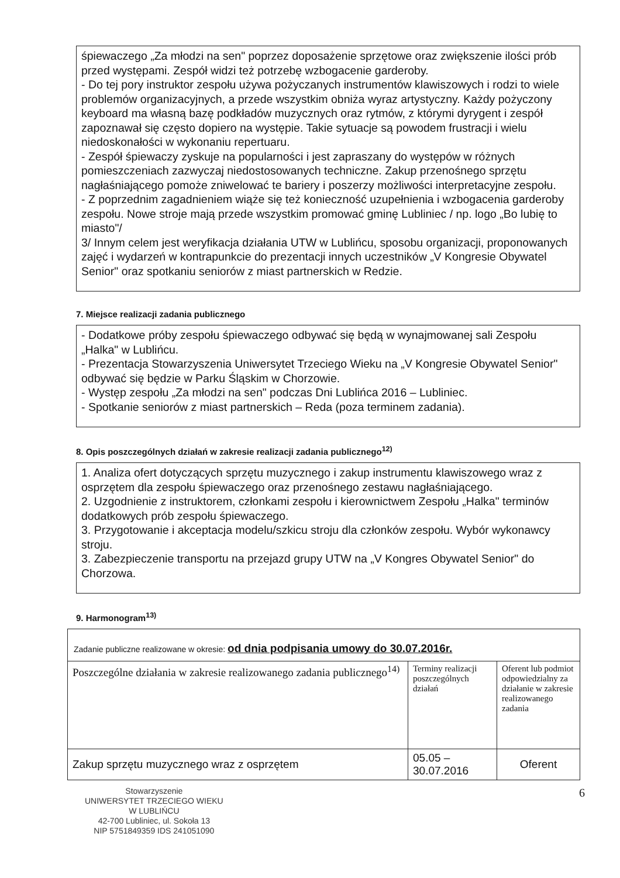śpiewaczego „Za młodzi na sen" poprzez doposażenie sprzętowe oraz zwiększenie ilości prób przed występami. Zespół widzi też potrzebę wzbogacenie garderoby.
- Do tej pory instruktor zespołu używa pożyczanych instrumentów klawiszowych i rodzi to wiele problemów organizacyjnych, a przede wszystkim obniża wyraz artystyczny. Każdy pożyczony keyboard ma własną bazę podkładów muzycznych oraz rytmów, z którymi dyrygent i zespół zapoznawał się często dopiero na występie. Takie sytuacje są powodem frustracji i wielu niedoskonałości w wykonaniu repertuaru.
- Zespół śpiewaczy zyskuje na popularności i jest zapraszany do występów w różnych pomieszczeniach zazwyczaj niedostosowanych techniczne. Zakup przenośnego sprzętu nagłaśniającego pomoże zniwelować te bariery i poszerzy możliwości interpretacyjne zespołu.
- Z poprzednim zagadnieniem wiąże się też konieczność uzupełnienia i wzbogacenia garderoby zespołu. Nowe stroje mają przede wszystkim promować gminę Lubliniec / np. logo „Bo lubię to miasto"/
3/ Innym celem jest weryfikacja działania UTW w Lublińcu, sposobu organizacji, proponowanych zajęć i wydarzeń w kontrapunkcie do prezentacji innych uczestników „V Kongresie Obywatel Senior" oraz spotkaniu seniorów z miast partnerskich w Redzie.
7. Miejsce realizacji zadania publicznego
- Dodatkowe próby zespołu śpiewaczego odbywać się będą w wynajmowanej sali Zespołu „Halka" w Lublińcu.
- Prezentacja Stowarzyszenia Uniwersytet Trzeciego Wieku na „V Kongresie Obywatel Senior" odbywać się będzie w Parku Śląskim w Chorzowie.
- Występ zespołu „Za młodzi na sen" podczas Dni Lublińca 2016 – Lubliniec.
- Spotkanie seniorów z miast partnerskich – Reda (poza terminem zadania).
8. Opis poszczególnych działań w zakresie realizacji zadania publicznego<sup>12)</sup>
1. Analiza ofert dotyczących sprzętu muzycznego i zakup instrumentu klawiszowego wraz z osprzętem dla zespołu śpiewaczego oraz przenośnego zestawu nagłaśniającego.
2. Uzgodnienie z instruktorem, członkami zespołu i kierownictwem Zespołu „Halka" terminów dodatkowych prób zespołu śpiewaczego.
3. Przygotowanie i akceptacja modelu/szkicu stroju dla członków zespołu. Wybór wykonawcy stroju.
3. Zabezpieczenie transportu na przejazd grupy UTW na „V Kongres Obywatel Senior" do Chorzowa.
9. Harmonogram<sup>13)</sup>
| Zadanie publiczne realizowane w okresie: od dnia podpisania umowy do 30.07.2016r. | | |
| Poszczególne działania w zakresie realizowanego zadania publicznego<sup>14)</sup> | Terminy realizacji poszczególnych działań | Oferent lub podmiot odpowiedzialny za działanie w zakresie realizowanego zadania |
| Zakup sprzętu muzycznego wraz z osprzętem | 05.05 – 30.07.2016 | Oferent |
Stowarzyszenie
UNIWERSYTET TRZECIEGO WIEKU
W LUBLIŃCU
42-700 Lubliniec, ul. Sokoła 13
NIP 5751849359 IDS 241051090
6